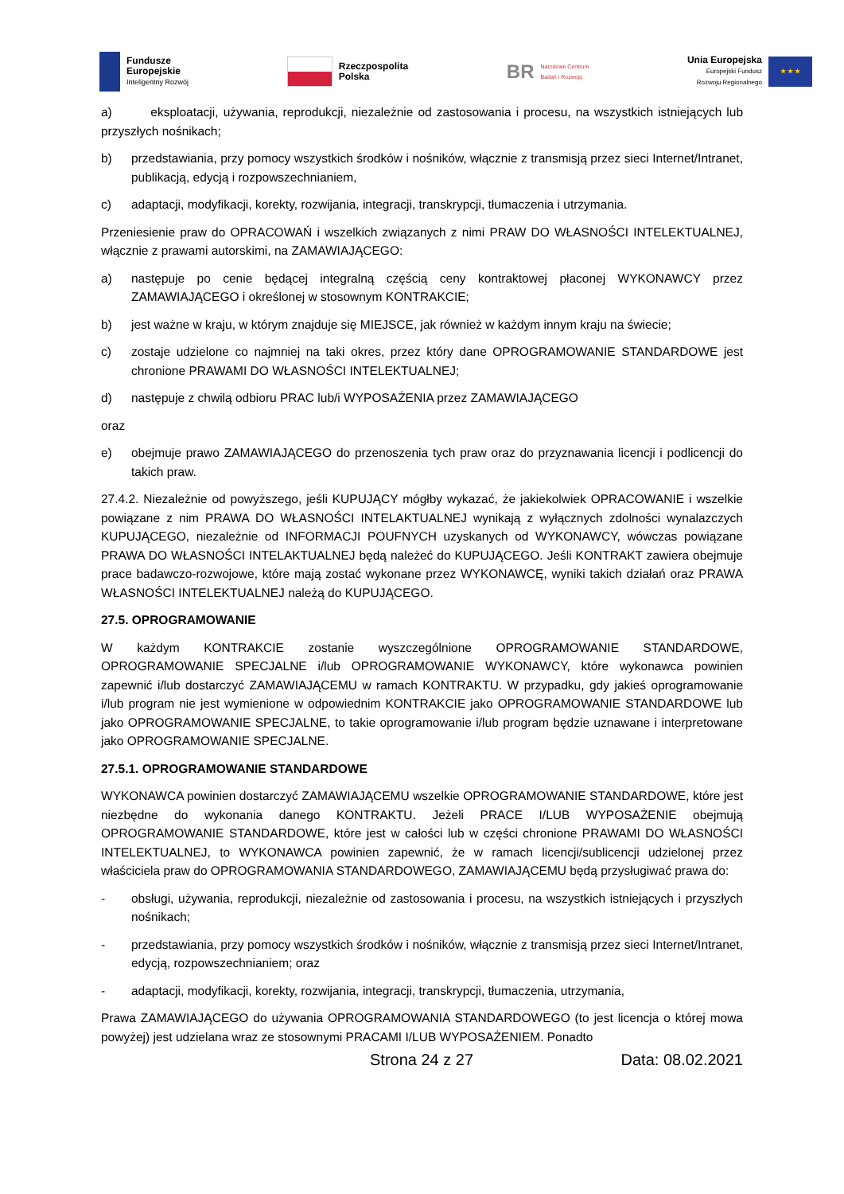Fundusze
Europejskie
Inteligentny Rozwój
Rzeczpospolita
Polska
BR
Narodowe Centrum
Badań i Rozwoju
Unia Europejska
Europejski Fundusz
Rozwoju Regionalnego
★ ★ ★
a) eksploatacji, używania, reprodukcji, niezależnie od zastosowania i procesu, na wszystkich istniejących lub przyszłych nośnikach;
b) przedstawiania, przy pomocy wszystkich środków i nośników, włącznie z transmisją przez sieci Internet/Intranet, publikacją, edycją i rozpowszechnianiem,
c) adaptacji, modyfikacji, korekty, rozwijania, integracji, transkrypcji, tłumaczenia i utrzymania.
Przeniesienie praw do OPRACOWAŃ i wszelkich związanych z nimi PRAW DO WŁASNOŚCI INTELEKTUALNEJ, włącznie z prawami autorskimi, na ZAMAWIAJĄCEGO:
a) następuje po cenie będącej integralną częścią ceny kontraktowej płaconej WYKONAWCY przez ZAMAWIAJĄCEGO i określonej w stosownym KONTRAKCIE;
b) jest ważne w kraju, w którym znajduje się MIEJSCE, jak również w każdym innym kraju na świecie;
c) zostaje udzielone co najmniej na taki okres, przez który dane OPROGRAMOWANIE STANDARDOWE jest chronione PRAWAMI DO WŁASNOŚCI INTELEKTUALNEJ;
d) następuje z chwilą odbioru PRAC lub/i WYPOSAŻENIA przez ZAMAWIAJĄCEGO
oraz
e) obejmuje prawo ZAMAWIAJĄCEGO do przenoszenia tych praw oraz do przyznawania licencji i podlicencji do takich praw.
27.4.2. Niezależnie od powyższego, jeśli KUPUJĄCY mógłby wykazać, że jakiekolwiek OPRACOWANIE i wszelkie powiązane z nim PRAWA DO WŁASNOŚCI INTELAKTUALNEJ wynikają z wyłącznych zdolności wynalazczych KUPUJĄCEGO, niezależnie od INFORMACJI POUFNYCH uzyskanych od WYKONAWCY, wówczas powiązane PRAWA DO WŁASNOŚCI INTELAKTUALNEJ będą należeć do KUPUJĄCEGO. Jeśli KONTRAKT zawiera obejmuje prace badawczo-rozwojowe, które mają zostać wykonane przez WYKONAWCĘ, wyniki takich działań oraz PRAWA WŁASNOŚCI INTELEKTUALNEJ należą do KUPUJĄCEGO.
27.5. OPROGRAMOWANIE
W każdym KONTRAKCIE zostanie wyszczególnione OPROGRAMOWANIE STANDARDOWE, OPROGRAMOWANIE SPECJALNE i/lub OPROGRAMOWANIE WYKONAWCY, które wykonawca powinien zapewnić i/lub dostarczyć ZAMAWIAJĄCEMU w ramach KONTRAKTU. W przypadku, gdy jakieś oprogramowanie i/lub program nie jest wymienione w odpowiednim KONTRAKCIE jako OPROGRAMOWANIE STANDARDOWE lub jako OPROGRAMOWANIE SPECJALNE, to takie oprogramowanie i/lub program będzie uznawane i interpretowane jako OPROGRAMOWANIE SPECJALNE.
27.5.1. OPROGRAMOWANIE STANDARDOWE
WYKONAWCA powinien dostarczyć ZAMAWIAJĄCEMU wszelkie OPROGRAMOWANIE STANDARDOWE, które jest niezbędne do wykonania danego KONTRAKTU. Jeżeli PRACE I/LUB WYPOSAŻENIE obejmują OPROGRAMOWANIE STANDARDOWE, które jest w całości lub w części chronione PRAWAMI DO WŁASNOŚCI INTELEKTUALNEJ, to WYKONAWCA powinien zapewnić, że w ramach licencji/sublicencji udzielonej przez właściciela praw do OPROGRAMOWANIA STANDARDOWEGO, ZAMAWIAJĄCEMU będą przysługiwać prawa do:
- obsługi, używania, reprodukcji, niezależnie od zastosowania i procesu, na wszystkich istniejących i przyszłych nośnikach;
- przedstawiania, przy pomocy wszystkich środków i nośników, włącznie z transmisją przez sieci Internet/Intranet, edycją, rozpowszechnianiem; oraz
- adaptacji, modyfikacji, korekty, rozwijania, integracji, transkrypcji, tłumaczenia, utrzymania,
Prawa ZAMAWIAJĄCEGO do używania OPROGRAMOWANIA STANDARDOWEGO (to jest licencja o której mowa powyżej) jest udzielana wraz ze stosownymi PRACAMI I/LUB WYPOSAŻENIEM. Ponadto
Strona 24 z 27 Data: 08.02.2021